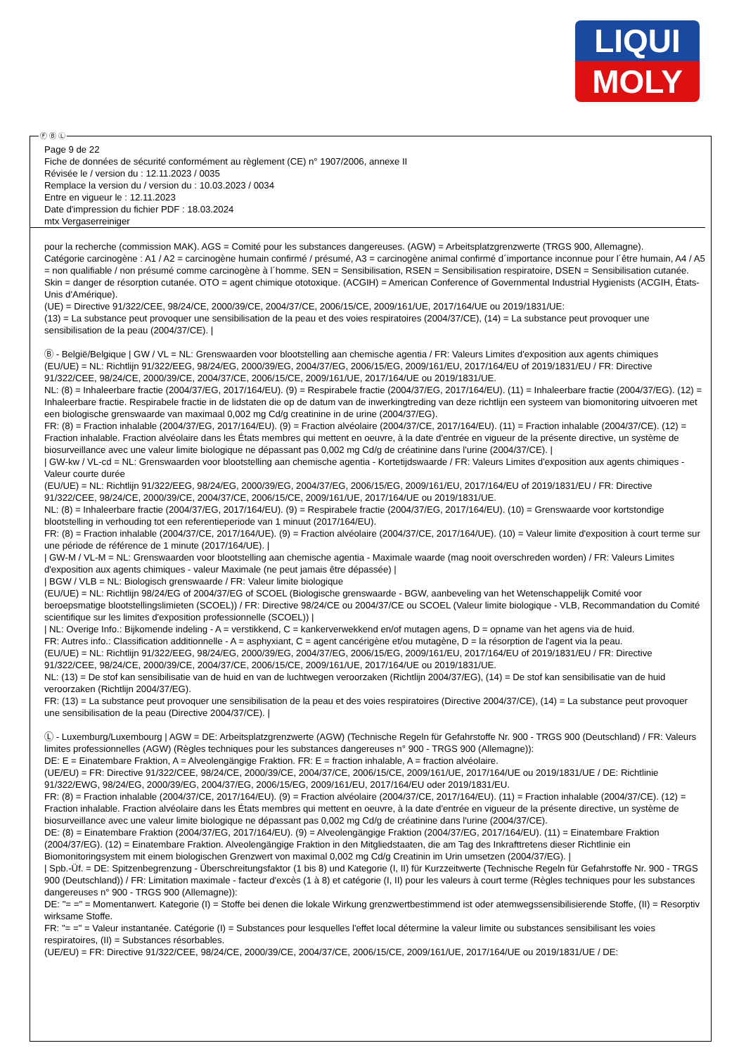LIQUI
MOLY
Ⓕ Ⓑ Ⓛ
Page 9 de 22
Fiche de données de sécurité conformément au règlement (CE) n° 1907/2006, annexe II
Révisée le / version du : 12.11.2023 / 0035
Remplace la version du / version du : 10.03.2023 / 0034
Entre en vigueur le : 12.11.2023
Date d'impression du fichier PDF : 18.03.2024
mtx Vergaserreiniger
pour la recherche (commission MAK). AGS = Comité pour les substances dangereuses. (AGW) = Arbeitsplatzgrenzwerte (TRGS 900, Allemagne).
Catégorie carcinogène : A1 / A2 = carcinogène humain confirmé / présumé, A3 = carcinogène animal confirmé d´importance inconnue pour l´être humain, A4 / A5 = non qualifiable / non présumé comme carcinogène à l´homme. SEN = Sensibilisation, RSEN = Sensibilisation respiratoire, DSEN = Sensibilisation cutanée. Skin = danger de résorption cutanée. OTO = agent chimique ototoxique. (ACGIH) = American Conference of Governmental Industrial Hygienists (ACGIH, États-Unis d'Amérique).
(UE) = Directive 91/322/CEE, 98/24/CE, 2000/39/CE, 2004/37/CE, 2006/15/CE, 2009/161/UE, 2017/164/UE ou 2019/1831/UE:
(13) = La substance peut provoquer une sensibilisation de la peau et des voies respiratoires (2004/37/CE), (14) = La substance peut provoquer une sensibilisation de la peau (2004/37/CE). |
Ⓑ - België/Belgique | GW / VL = NL: Grenswaarden voor blootstelling aan chemische agentia / FR: Valeurs Limites d'exposition aux agents chimiques
(EU/UE) = NL: Richtlijn 91/322/EEG, 98/24/EG, 2000/39/EG, 2004/37/EG, 2006/15/EG, 2009/161/EU, 2017/164/EU of 2019/1831/EU / FR: Directive 91/322/CEE, 98/24/CE, 2000/39/CE, 2004/37/CE, 2006/15/CE, 2009/161/UE, 2017/164/UE ou 2019/1831/UE.
NL: (8) = Inhaleerbare fractie (2004/37/EG, 2017/164/EU). (9) = Respirabele fractie (2004/37/EG, 2017/164/EU). (11) = Inhaleerbare fractie (2004/37/EG). (12) = Inhaleerbare fractie. Respirabele fractie in de lidstaten die op de datum van de inwerkingtreding van deze richtlijn een systeem van biomonitoring uitvoeren met een biologische grenswaarde van maximaal 0,002 mg Cd/g creatinine in de urine (2004/37/EG).
FR: (8) = Fraction inhalable (2004/37/EG, 2017/164/EU). (9) = Fraction alvéolaire (2004/37/CE, 2017/164/EU). (11) = Fraction inhalable (2004/37/CE). (12) = Fraction inhalable. Fraction alvéolaire dans les États membres qui mettent en oeuvre, à la date d'entrée en vigueur de la présente directive, un système de biosurveillance avec une valeur limite biologique ne dépassant pas 0,002 mg Cd/g de créatinine dans l'urine (2004/37/CE). |
| GW-kw / VL-cd = NL: Grenswaarden voor blootstelling aan chemische agentia - Kortetijdswaarde / FR: Valeurs Limites d'exposition aux agents chimiques - Valeur courte durée
(EU/UE) = NL: Richtlijn 91/322/EEG, 98/24/EG, 2000/39/EG, 2004/37/EG, 2006/15/EG, 2009/161/EU, 2017/164/EU of 2019/1831/EU / FR: Directive 91/322/CEE, 98/24/CE, 2000/39/CE, 2004/37/CE, 2006/15/CE, 2009/161/UE, 2017/164/UE ou 2019/1831/UE.
NL: (8) = Inhaleerbare fractie (2004/37/EG, 2017/164/EU). (9) = Respirabele fractie (2004/37/EG, 2017/164/EU). (10) = Grenswaarde voor kortstondige blootstelling in verhouding tot een referentieperiode van 1 minuut (2017/164/EU).
FR: (8) = Fraction inhalable (2004/37/CE, 2017/164/UE). (9) = Fraction alvéolaire (2004/37/CE, 2017/164/UE). (10) = Valeur limite d'exposition à court terme sur une période de référence de 1 minute (2017/164/UE). |
| GW-M / VL-M = NL: Grenswaarden voor blootstelling aan chemische agentia - Maximale waarde (mag nooit overschreden worden) / FR: Valeurs Limites d'exposition aux agents chimiques - valeur Maximale (ne peut jamais être dépassée) |
| BGW / VLB = NL: Biologisch grenswaarde / FR: Valeur limite biologique
(EU/UE) = NL: Richtlijn 98/24/EG of 2004/37/EG of SCOEL (Biologische grenswaarde - BGW, aanbeveling van het Wetenschappelijk Comité voor beroepsmatige blootstellingslimieten (SCOEL)) / FR: Directive 98/24/CE ou 2004/37/CE ou SCOEL (Valeur limite biologique - VLB, Recommandation du Comité scientifique sur les limites d'exposition professionnelle (SCOEL)) |
| NL: Overige Info.: Bijkomende indeling - A = verstikkend, C = kankerverwekkend en/of mutagen agens, D = opname van het agens via de huid.
FR: Autres info.: Classification additionnelle - A = asphyxiant, C = agent cancérigène et/ou mutagène, D = la résorption de l'agent via la peau.
(EU/UE) = NL: Richtlijn 91/322/EEG, 98/24/EG, 2000/39/EG, 2004/37/EG, 2006/15/EG, 2009/161/EU, 2017/164/EU of 2019/1831/EU / FR: Directive 91/322/CEE, 98/24/CE, 2000/39/CE, 2004/37/CE, 2006/15/CE, 2009/161/UE, 2017/164/UE ou 2019/1831/UE.
NL: (13) = De stof kan sensibilisatie van de huid en van de luchtwegen veroorzaken (Richtlijn 2004/37/EG), (14) = De stof kan sensibilisatie van de huid veroorzaken (Richtlijn 2004/37/EG).
FR: (13) = La substance peut provoquer une sensibilisation de la peau et des voies respiratoires (Directive 2004/37/CE), (14) = La substance peut provoquer une sensibilisation de la peau (Directive 2004/37/CE). |
Ⓛ - Luxemburg/Luxembourg | AGW = DE: Arbeitsplatzgrenzwerte (AGW) (Technische Regeln für Gefahrstoffe Nr. 900 - TRGS 900 (Deutschland) / FR: Valeurs limites professionnelles (AGW) (Règles techniques pour les substances dangereuses n° 900 - TRGS 900 (Allemagne)):
DE: E = Einatembare Fraktion, A = Alveolengängige Fraktion. FR: E = fraction inhalable, A = fraction alvéolaire.
(UE/EU) = FR: Directive 91/322/CEE, 98/24/CE, 2000/39/CE, 2004/37/CE, 2006/15/CE, 2009/161/UE, 2017/164/UE ou 2019/1831/UE / DE: Richtlinie 91/322/EWG, 98/24/EG, 2000/39/EG, 2004/37/EG, 2006/15/EG, 2009/161/EU, 2017/164/EU oder 2019/1831/EU.
FR: (8) = Fraction inhalable (2004/37/CE, 2017/164/EU). (9) = Fraction alvéolaire (2004/37/CE, 2017/164/EU). (11) = Fraction inhalable (2004/37/CE). (12) = Fraction inhalable. Fraction alvéolaire dans les États membres qui mettent en oeuvre, à la date d'entrée en vigueur de la présente directive, un système de biosurveillance avec une valeur limite biologique ne dépassant pas 0,002 mg Cd/g de créatinine dans l'urine (2004/37/CE).
DE: (8) = Einatembare Fraktion (2004/37/EG, 2017/164/EU). (9) = Alveolengängige Fraktion (2004/37/EG, 2017/164/EU). (11) = Einatembare Fraktion (2004/37/EG). (12) = Einatembare Fraktion. Alveolengängige Fraktion in den Mitgliedstaaten, die am Tag des Inkrafttretens dieser Richtlinie ein Biomonitoringsystem mit einem biologischen Grenzwert von maximal 0,002 mg Cd/g Creatinin im Urin umsetzen (2004/37/EG). |
| Spb.-Üf. = DE: Spitzenbegrenzung - Überschreitungsfaktor (1 bis 8) und Kategorie (I, II) für Kurzzeitwerte (Technische Regeln für Gefahrstoffe Nr. 900 - TRGS 900 (Deutschland)) / FR: Limitation maximale - facteur d'excès (1 à 8) et catégorie (I, II) pour les valeurs à court terme (Règles techniques pour les substances dangereuses n° 900 - TRGS 900 (Allemagne)):
DE: "= =" = Momentanwert. Kategorie (I) = Stoffe bei denen die lokale Wirkung grenzwertbestimmend ist oder atemwegssensibilisierende Stoffe, (II) = Resorptiv wirksame Stoffe.
FR: "= =" = Valeur instantanée. Catégorie (I) = Substances pour lesquelles l'effet local détermine la valeur limite ou substances sensibilisant les voies respiratoires, (II) = Substances résorbables.
(UE/EU) = FR: Directive 91/322/CEE, 98/24/CE, 2000/39/CE, 2004/37/CE, 2006/15/CE, 2009/161/UE, 2017/164/UE ou 2019/1831/UE / DE: